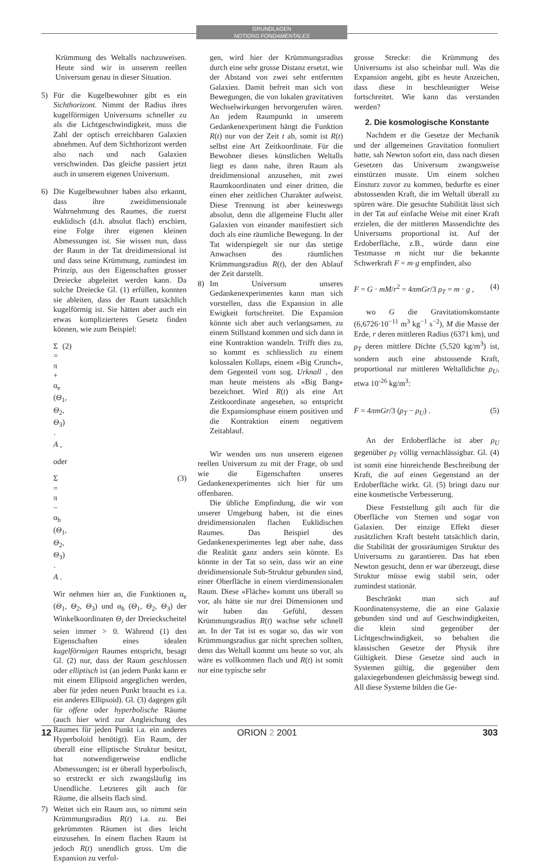GRUNDLAGEN
NOTIONS FONDAMENTALES
Krümmung des Weltalls nachzuweisen. Heute sind wir in unserem reellen Universum genau in dieser Situation.
5) Für die Kugelbewohner gibt es ein Sichthorizont. Nimmt der Radius ihres kugelförmigen Universums schneller zu als die Lichtgeschwindigkeit, muss die Zahl der optisch erreichbaren Galaxien abnehmen. Auf dem Sichthorizont werden also nach und nach Galaxien verschwinden. Das gleiche passiert jetzt auch in unserem eigenen Universum.
6) Die Kugelbewohner haben also erkannt, dass ihre zweidimensionale Wahrnehmung des Raumes, die zuerst euklidisch (d.h. absolut flach) erschien, eine Folge ihrer eigenen kleinen Abmessungen ist. Sie wissen nun, dass der Raum in der Tat dreidimensional ist und dass seine Krümmung, zumindest im Prinzip, aus den Eigenschaften grosser Dreiecke abgeleitet werden kann. Da solche Dreiecke Gl. (1) erfüllen, konnten sie ableiten, dass der Raum tatsächlich kugelförmig ist. Sie hätten aber auch ein etwas komplizierteres Gesetz finden können, wie zum Beispiel:
Σ = π + α<sub>e</sub> (Θ<sub>1</sub>, Θ<sub>2</sub>, Θ<sub>3</sub>) · A , (2)
oder
Σ = π − α<sub>h</sub> (Θ<sub>1</sub>, Θ<sub>2</sub>, Θ<sub>3</sub>) · A . (3)
Wir nehmen hier an, die Funktionen α<sub>e</sub> (Θ<sub>1</sub>, Θ<sub>2</sub>, Θ<sub>3</sub>) und α<sub>h</sub> (Θ<sub>1</sub>, Θ<sub>2</sub>, Θ<sub>3</sub>) der Winkelkoordinaten Θ<sub>i</sub> der Dreieckscheitel seien immer > 0. Während (1) den Eigenschaften eines idealen kugelförmigen Raumes entspricht, besagt Gl. (2) nur, dass der Raum geschlossen oder elliptisch ist (an jedem Punkt kann er mit einem Ellipsoid angeglichen werden, aber für jeden neuen Punkt braucht es i.a. ein anderes Ellipsoid). Gl. (3) dagegen gilt für offene oder hyperbolische Räume (auch hier wird zur Angleichung des Raumes für jeden Punkt i.a. ein anderes Hyperboloid benötigt). Ein Raum, der überall eine elliptische Struktur besitzt, hat notwendigerweise endliche Abmessungen; ist er überall hyperbolisch, so erstreckt er sich zwangsläufig ins Unendliche. Letzteres gilt auch für Räume, die allseits flach sind.
7) Weitet sich ein Raum aus, so nimmt sein Krümmungsradius R(t) i.a. zu. Bei gekrümmten Räumen ist dies leicht einzusehen. In einem flachen Raum ist jedoch R(t) unendlich gross. Um die Expansion zu verfol-
gen, wird hier der Krümmungsradius durch eine sehr grosse Distanz ersetzt, wie der Abstand von zwei sehr entfernten Galaxien. Damit befreit man sich von Bewegungen, die von lokalen gravitativen Wechselwirkungen hervorgerufen wären. An jedem Raumpunkt in unserem Gedankenexperiment hängt die Funktion R(t) nur von der Zeit t ab, somit ist R(t) selbst eine Art Zeitkoordinate. Für die Bewohner dieses künstlichen Weltalls liegt es dann nahe, ihren Raum als dreidimensional anzusehen, mit zwei Raumkoordinaten und einer dritten, die einen eher zeitlichen Charakter aufweist. Diese Trennung ist aber keineswegs absolut, denn die allgemeine Flucht aller Galaxien von einander manifestiert sich doch als eine räumliche Bewegung. In der Tat widerspiegelt sie nur das stetige Anwachsen des räumlichen Krümmungsradius R(t), der den Ablauf der Zeit darstellt.
8) Im Universum unseres Gedankenexperimentes kann man sich vorstellen, dass die Expansion in alle Ewigkeit fortschreitet. Die Expansion könnte sich aber auch verlangsamen, zu einem Stillstand kommen und sich dann in eine Kontraktion wandeln. Trifft dies zu, so kommt es schliesslich zu einem kolossalen Kollaps, einem «Big Crunch», dem Gegenteil vom sog. Urknall , den man heute meistens als «Big Bang» bezeichnet. Wird R(t) als eine Art Zeitkoordinate angesehen, so entspricht die Expansionsphase einem positiven und die Kontraktion einem negativem Zeitablauf.
Wir wenden uns nun unserem eigenen reellen Universum zu mit der Frage, ob und wie die Eigenschaften unseres Gedankenexperimentes sich hier für uns offenbaren.
Die übliche Empfindung, die wir von unserer Umgebung haben, ist die eines dreidimensionalen flachen Euklidischen Raumes. Das Beispiel des Gedankenexperimentes legt aber nahe, dass die Realität ganz anders sein könnte. Es könnte in der Tat so sein, dass wir an eine dreidimensionale Sub-Struktur gebunden sind, einer Oberfläche in einem vierdimensionalen Raum. Diese «Fläche» kommt uns überall so vor, als hätte sie nur drei Dimensionen und wir haben das Gefühl, dessen Krümmungsradius R(t) wachse sehr schnell an. In der Tat ist es sogar so, das wir von Krümmungsradius gar nicht sprechen sollten, denn das Weltall kommt uns heute so vor, als wäre es vollkommen flach und R(t) ist somit nur eine typische sehr
grosse Strecke: die Krümmung des Universums ist also scheinbar null. Was die Expansion angeht, gibt es heute Anzeichen, dass diese in beschleunigter Weise fortschreitet. Wie kann das verstanden werden?
2. Die kosmologische Konstante
Nachdem er die Gesetze der Mechanik und der allgemeinen Gravitation formuliert hatte, sah Newton sofort ein, dass nach diesen Gesetzen das Universum zwangsweise einstürzen musste. Um einem solchen Einsturz zuvor zu kommen, bedurfte es einer abstossenden Kraft, die im Weltall überall zu spüren wäre. Die gesuchte Stabilität lässt sich in der Tat auf einfache Weise mit einer Kraft erzielen, die der mittleren Massendichte des Universums proportional ist. Auf der Erdoberfläche, z.B., würde dann eine Testmasse m nicht nur die bekannte Schwerkraft F = m·g empfinden, also
F = G · mM/r<sup>2</sup> = 4πmGr/3 ρ<sub>T</sub> = m · g , (4)
wo G die Gravitationskonstante (6,6726·10<sup>−11</sup> m<sup>3</sup> kg<sup>−1</sup> s<sup>−2</sup>), M die Masse der Erde, r deren mittleren Radius (6371 km), und ρ<sub>T</sub> deren mittlere Dichte (5,520 kg/m<sup>3</sup>) ist, sondern auch eine abstossende Kraft, proportional zur mittleren Weltalldichte ρ<sub>U</sub>, etwa 10<sup>-26</sup> kg/m<sup>3</sup>:
F = 4πmGr/3 (ρ<sub>T</sub> − ρ<sub>U</sub>) . (5)
An der Erdoberfläche ist aber ρ<sub>U</sub> gegenüber ρ<sub>T</sub> völlig vernachlässigbar. Gl. (4) ist somit eine hinreichende Beschreibung der Kraft, die auf einen Gegenstand an der Erdoberfläche wirkt. Gl. (5) bringt dazu nur eine kosmetische Verbesserung.
Diese Feststellung gilt auch für die Oberfläche von Sternen und sogar von Galaxien. Der einzige Effekt dieser zusätzlichen Kraft besteht tatsächlich darin, die Stabilität der grossräumigen Struktur des Universums zu garantieren. Das hat eben Newton gesucht, denn er war überzeugt, diese Struktur müsse ewig stabil sein, oder zumindest stationär.
Beschränkt man sich auf Koordinatensysteme, die an eine Galaxie gebunden sind und auf Geschwindigkeiten, die klein sind gegenüber der Lichtgeschwindigkeit, so behalten die klassischen Gesetze der Physik ihre Gültigkeit. Diese Gesetze sind auch in Systemen gültig, die gegenüber dem galaxiegebundenen gleichmässig bewegt sind. All diese Systeme bilden die Ge-
12 ORION 2 2001 303